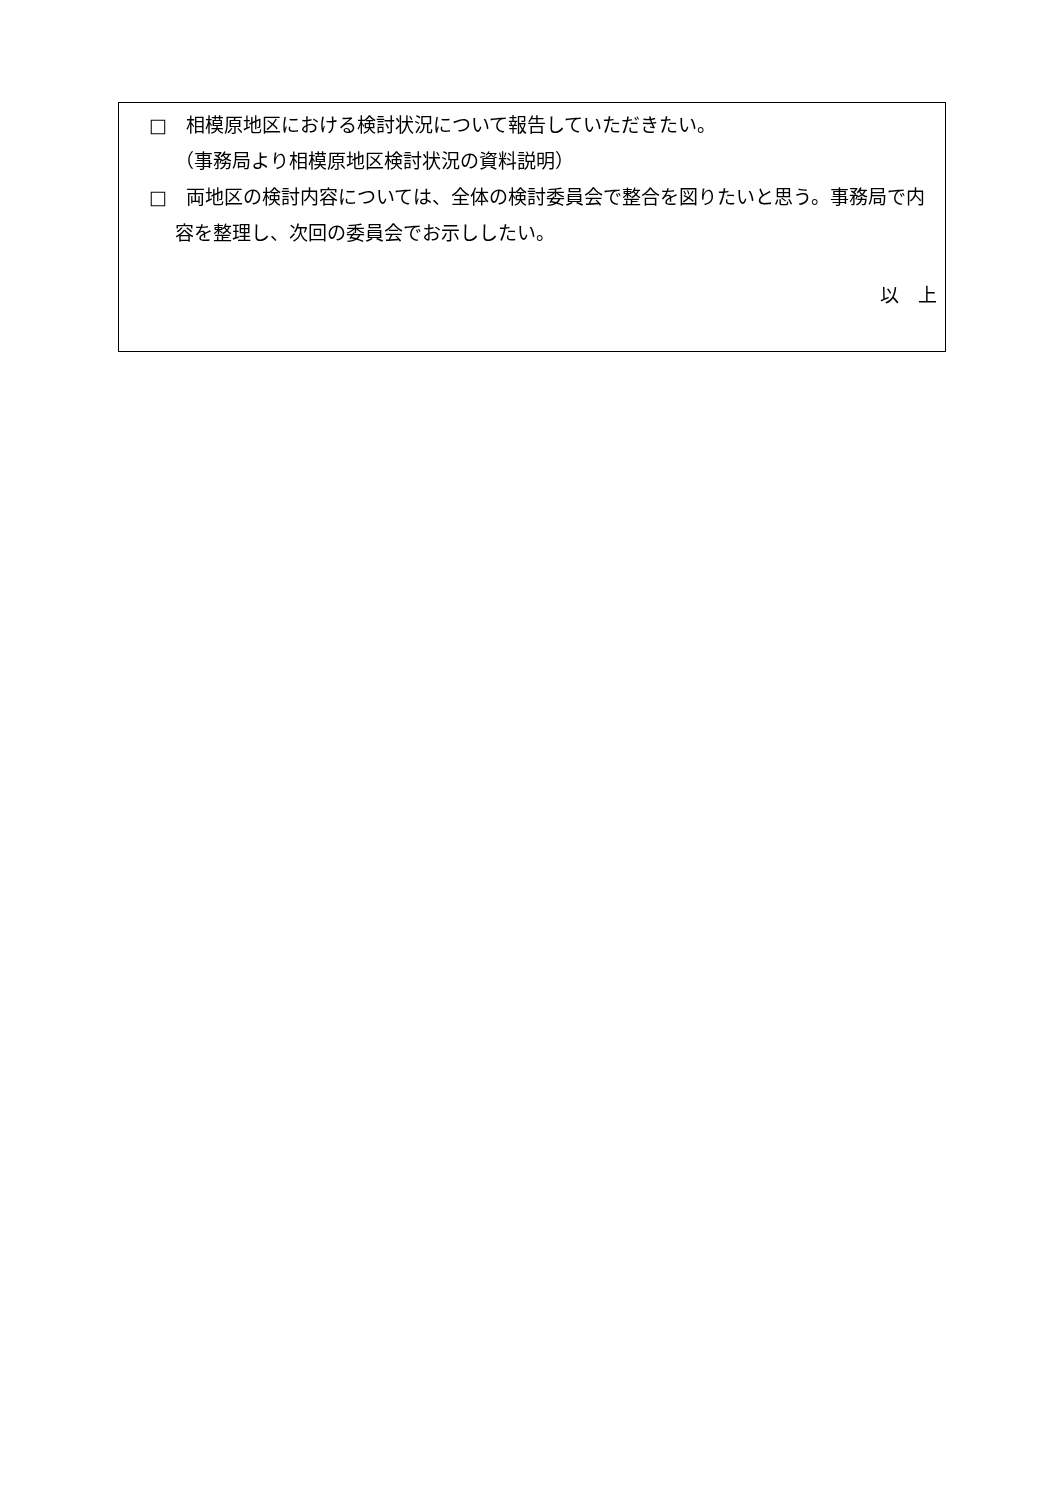□　相模原地区における検討状況について報告していただきたい。
（事務局より相模原地区検討状況の資料説明）
□　両地区の検討内容については、全体の検討委員会で整合を図りたいと思う。事務局で内容を整理し、次回の委員会でお示ししたい。
以　上